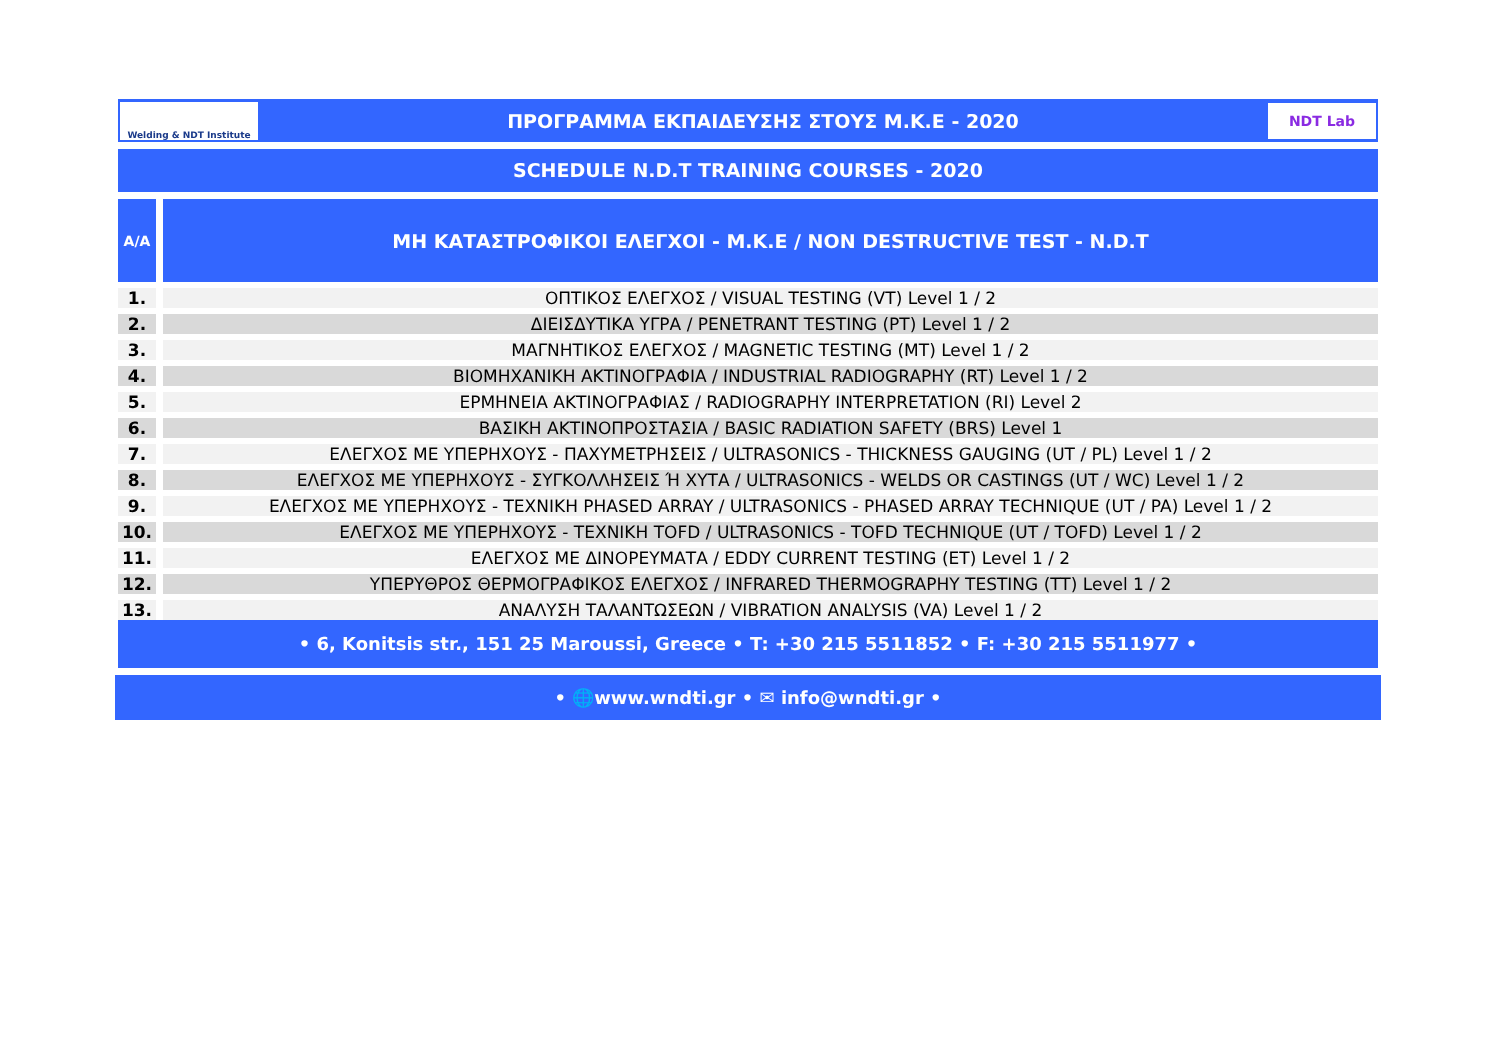Welding & NDT Institute
ΠΡΟΓΡΑΜΜΑ ΕΚΠΑΙΔΕΥΣΗΣ ΣΤΟΥΣ Μ.Κ.Ε - 2020
NDT Lab
SCHEDULE N.D.T TRAINING COURSES - 2020
| A/A | ΜΗ ΚΑΤΑΣΤΡΟΦΙΚΟΙ ΕΛΕΓΧΟΙ - Μ.Κ.Ε / NON DESTRUCTIVE TEST - N.D.T |
| --- | --- |
| 1. | ΟΠΤΙΚΟΣ ΕΛΕΓΧΟΣ / VISUAL TESTING (VT) Level 1 / 2 |
| 2. | ΔΙΕΙΣΔΥΤΙΚΑ ΥΓΡΑ / PENETRANT TESTING (PT) Level 1 / 2 |
| 3. | ΜΑΓΝΗΤΙΚΟΣ ΕΛΕΓΧΟΣ / MAGNETIC TESTING (MT) Level 1 / 2 |
| 4. | ΒΙΟΜΗΧΑΝΙΚΗ ΑΚΤΙΝΟΓΡΑΦΙΑ / INDUSTRIAL RADIOGRAPHY (RT) Level 1 / 2 |
| 5. | ΕΡΜΗΝΕΙΑ ΑΚΤΙΝΟΓΡΑΦΙΑΣ / RADIOGRAPHY INTERPRETATION (RI) Level 2 |
| 6. | ΒΑΣΙΚΗ ΑΚΤΙΝΟΠΡΟΣΤΑΣΙΑ / BASIC RADIATION SAFETY (BRS) Level 1 |
| 7. | ΕΛΕΓΧΟΣ ΜΕ ΥΠΕΡΗΧΟΥΣ - ΠΑΧΥΜΕΤΡΗΣΕΙΣ / ULTRASONICS - THICKNESS GAUGING (UT / PL) Level 1 / 2 |
| 8. | ΕΛΕΓΧΟΣ ΜΕ ΥΠΕΡΗΧΟΥΣ - ΣΥΓΚΟΛΛΗΣΕΙΣ Ή ΧΥΤΑ / ULTRASONICS - WELDS OR CASTINGS (UT / WC) Level 1 / 2 |
| 9. | ΕΛΕΓΧΟΣ ΜΕ ΥΠΕΡΗΧΟΥΣ - ΤΕΧΝΙΚΗ PHASED ARRAY / ULTRASONICS - PHASED ARRAY TECHNIQUE (UT / PA) Level 1 / 2 |
| 10. | ΕΛΕΓΧΟΣ ΜΕ ΥΠΕΡΗΧΟΥΣ - ΤΕΧΝΙΚΗ TOFD / ULTRASONICS - TOFD TECHNIQUE (UT / TOFD) Level 1 / 2 |
| 11. | ΕΛΕΓΧΟΣ ΜΕ ΔΙΝΟΡΕΥΜΑΤΑ / EDDY CURRENT TESTING (ET) Level 1 / 2 |
| 12. | ΥΠΕΡΥΘΡΟΣ ΘΕΡΜΟΓΡΑΦΙΚΟΣ ΕΛΕΓΧΟΣ / INFRARED THERMOGRAPHY TESTING (TT) Level 1 / 2 |
| 13. | ΑΝΑΛΥΣΗ ΤΑΛΑΝΤΩΣΕΩΝ / VIBRATION ANALYSIS (VA) Level 1 / 2 |
• 6, Konitsis str., 151 25 Maroussi, Greece • T: +30 215 5511852 • F: +30 215 5511977 •
• 🌐www.wndti.gr • ✉ info@wndti.gr •